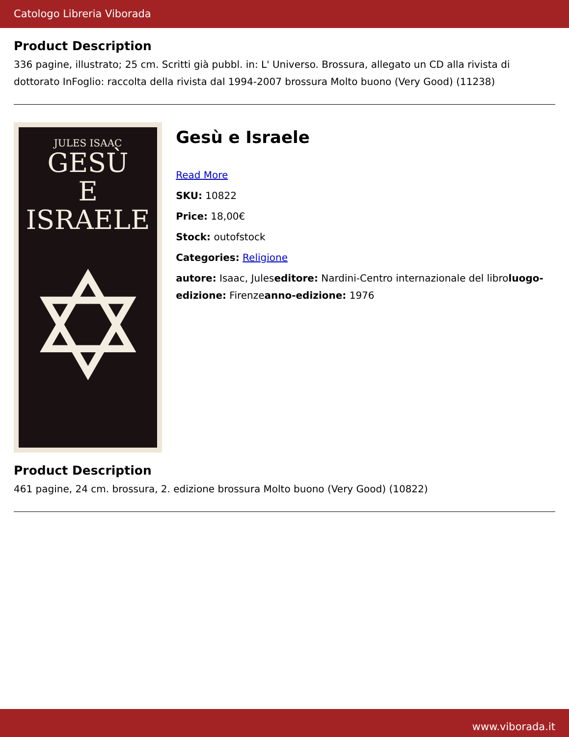Catologo Libreria Viborada
Product Description
336 pagine, illustrato; 25 cm. Scritti già pubbl. in: L' Universo. Brossura, allegato un CD alla rivista di dottorato InFoglio: raccolta della rivista dal 1994-2007 brossura Molto buono (Very Good) (11238)
JULES ISAAC
GESÙ
E ISRAELE
✡
Gesù e Israele
Read More
SKU: 10822
Price: 18,00€
Stock: outofstock
Categories: Religione
autore: Isaac, Juleseditore: Nardini-Centro internazionale del libroluogo-edizione: Firenzeanno-edizione: 1976
Product Description
461 pagine, 24 cm. brossura, 2. edizione brossura Molto buono (Very Good) (10822)
www.viborada.it